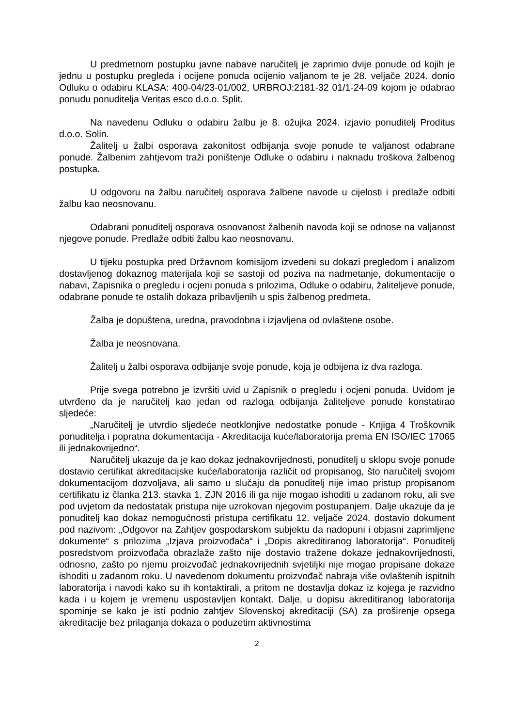U predmetnom postupku javne nabave naručitelj je zaprimio dvije ponude od kojih je jednu u postupku pregleda i ocijene ponuda ocijenio valjanom te je 28. veljače 2024. donio Odluku o odabiru KLASA: 400-04/23-01/002, URBROJ:2181-32 01/1-24-09 kojom je odabrao ponudu ponuditelja Veritas esco d.o.o. Split.
Na navedenu Odluku o odabiru žalbu je 8. ožujka 2024. izjavio ponuditelj Proditus d.o.o. Solin.
Žalitelj u žalbi osporava zakonitost odbijanja svoje ponude te valjanost odabrane ponude. Žalbenim zahtjevom traži poništenje Odluke o odabiru i naknadu troškova žalbenog postupka.
U odgovoru na žalbu naručitelj osporava žalbene navode u cijelosti i predlaže odbiti žalbu kao neosnovanu.
Odabrani ponuditelj osporava osnovanost žalbenih navoda koji se odnose na valjanost njegove ponude. Predlaže odbiti žalbu kao neosnovanu.
U tijeku postupka pred Državnom komisijom izvedeni su dokazi pregledom i analizom dostavljenog dokaznog materijala koji se sastoji od poziva na nadmetanje, dokumentacije o nabavi, Zapisnika o pregledu i ocjeni ponuda s prilozima, Odluke o odabiru, žaliteljeve ponude, odabrane ponude te ostalih dokaza pribavljenih u spis žalbenog predmeta.
Žalba je dopuštena, uredna, pravodobna i izjavljena od ovlaštene osobe.
Žalba je neosnovana.
Žalitelj u žalbi osporava odbijanje svoje ponude, koja je odbijena iz dva razloga.
Prije svega potrebno je izvršiti uvid u Zapisnik o pregledu i ocjeni ponuda. Uvidom je utvrđeno da je naručitelj kao jedan od razloga odbijanja žaliteljeve ponude konstatirao sljedeće:
„Naručitelj je utvrdio sljedeće neotklonjive nedostatke ponude - Knjiga 4 Troškovnik ponuditelja i popratna dokumentacija - Akreditacija kuće/laboratorija prema EN ISO/IEC 17065 ili jednakovrijedno“.
Naručitelj ukazuje da je kao dokaz jednakovrijednosti, ponuditelj u sklopu svoje ponude dostavio certifikat akreditacijske kuće/laboratorija različit od propisanog, što naručitelj svojom dokumentacijom dozvoljava, ali samo u slučaju da ponuditelj nije imao pristup propisanom certifikatu iz članka 213. stavka 1. ZJN 2016 ili ga nije mogao ishoditi u zadanom roku, ali sve pod uvjetom da nedostatak pristupa nije uzrokovan njegovim postupanjem. Dalje ukazuje da je ponuditelj kao dokaz nemogućnosti pristupa certifikatu 12. veljače 2024. dostavio dokument pod nazivom: „Odgovor na Zahtjev gospodarskom subjektu da nadopuni i objasni zaprimljene dokumente“ s prilozima „Izjava proizvođača“ i „Dopis akreditiranog laboratorija“. Ponuditelj posredstvom proizvođača obrazlaže zašto nije dostavio tražene dokaze jednakovrijednosti, odnosno, zašto po njemu proizvođač jednakovrijednih svjetiljki nije mogao propisane dokaze ishoditi u zadanom roku. U navedenom dokumentu proizvođač nabraja više ovlaštenih ispitnih laboratorija i navodi kako su ih kontaktirali, a pritom ne dostavlja dokaz iz kojega je razvidno kada i u kojem je vremenu uspostavljen kontakt. Dalje, u dopisu akreditiranog laboratorija spominje se kako je isti podnio zahtjev Slovenskoj akreditaciji (SA) za proširenje opsega akreditacije bez prilaganja dokaza o poduzetim aktivnostima
2